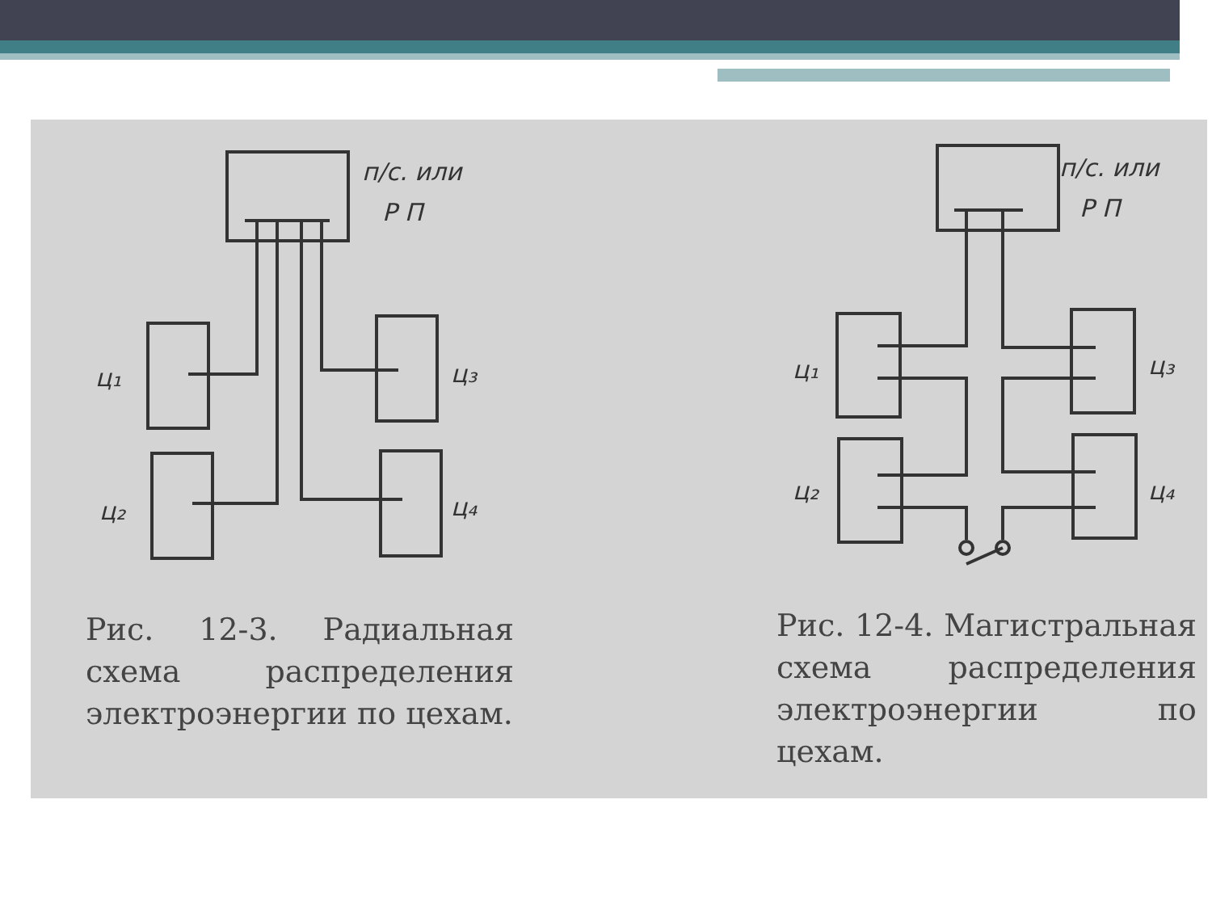п/с. или
Р П
ц₁
ц₂
ц₃
ц₄
Рис. 12-3. Радиальная схема распределения электроэнергии по цехам.
п/с. или
Р П
ц₁
ц₂
ц₃
ц₄
Рис. 12-4. Магистральная схема распределения электроэнергии по цехам.